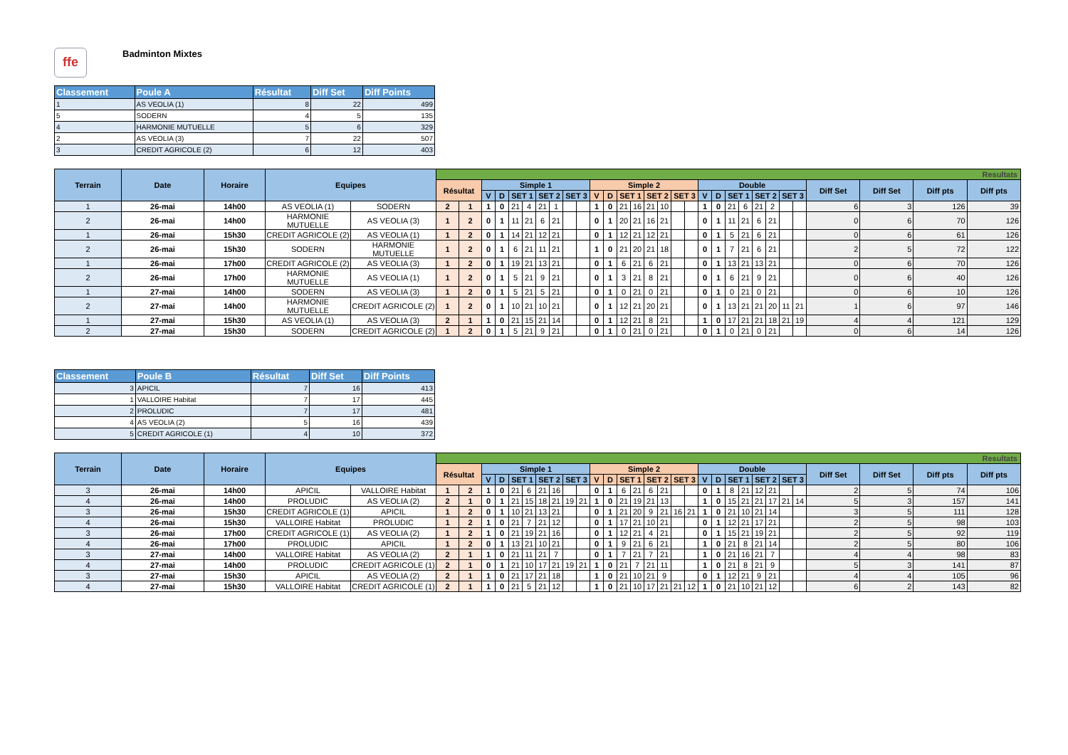ffe
Badminton Mixtes
| Classement | Poule A | Résultat | Diff Set | Diff Points |
| --- | --- | --- | --- | --- |
| 1 | AS VEOLIA (1) | 8 | 22 | 499 |
| 5 | SODERN | 4 | 5 | 135 |
| 4 | HARMONIE MUTUELLE | 5 | 6 | 329 |
| 2 | AS VEOLIA (3) | 7 | 22 | 507 |
| 3 | CREDIT AGRICOLE (2) | 6 | 12 | 403 |
| Terrain | Date | Horaire | Equipes | | Resultats | | | | | | | | | | | | | | | | | | | | | | | | | | | | | |
| --- | --- | --- | --- | --- | --- | --- | --- | --- | --- | --- | --- | --- | --- | --- | --- | --- | --- | --- | --- | --- | --- | --- | --- | --- | --- | --- | --- | --- | --- | --- | --- | --- | --- | --- |
| | | | | | Résultat | | Simple 1 | | | | | | | | Simple 2 | | | | | | | | Double | | | | | | | | Diff Set | Diff Set | Diff pts | Diff pts |
| | | | | | | | V | D | SET 1 | | SET 2 | | SET 3 | | V | D | SET 1 | | SET 2 | | SET 3 | | V | D | SET 1 | | SET 2 | | SET 3 | | | | | |
| 1 | 26-mai | 14h00 | AS VEOLIA (1) | SODERN | 2 | 1 | 1 | 0 | 21 | 4 | 21 | 1 | | | 1 | 0 | 21 | 16 | 21 | 10 | | | 1 | 0 | 21 | 6 | 21 | 2 | | | 6 | 3 | 126 | 39 |
| 2 | 26-mai | 14h00 | HARMONIE MUTUELLE | AS VEOLIA (3) | 1 | 2 | 0 | 1 | 11 | 21 | 6 | 21 | | | 0 | 1 | 20 | 21 | 16 | 21 | | | 0 | 1 | 11 | 21 | 6 | 21 | | | 0 | 6 | 70 | 126 |
| 1 | 26-mai | 15h30 | CREDIT AGRICOLE (2) | AS VEOLIA (1) | 1 | 2 | 0 | 1 | 14 | 21 | 12 | 21 | | | 0 | 1 | 12 | 21 | 12 | 21 | | | 0 | 1 | 5 | 21 | 6 | 21 | | | 0 | 6 | 61 | 126 |
| 2 | 26-mai | 15h30 | SODERN | HARMONIE MUTUELLE | 1 | 2 | 0 | 1 | 6 | 21 | 11 | 21 | | | 1 | 0 | 21 | 20 | 21 | 18 | | | 0 | 1 | 7 | 21 | 6 | 21 | | | 2 | 5 | 72 | 122 |
| 1 | 26-mai | 17h00 | CREDIT AGRICOLE (2) | AS VEOLIA (3) | 1 | 2 | 0 | 1 | 19 | 21 | 13 | 21 | | | 0 | 1 | 6 | 21 | 6 | 21 | | | 0 | 1 | 13 | 21 | 13 | 21 | | | 0 | 6 | 70 | 126 |
| 2 | 26-mai | 17h00 | HARMONIE MUTUELLE | AS VEOLIA (1) | 1 | 2 | 0 | 1 | 5 | 21 | 9 | 21 | | | 0 | 1 | 3 | 21 | 8 | 21 | | | 0 | 1 | 6 | 21 | 9 | 21 | | | 0 | 6 | 40 | 126 |
| 1 | 27-mai | 14h00 | SODERN | AS VEOLIA (3) | 1 | 2 | 0 | 1 | 5 | 21 | 5 | 21 | | | 0 | 1 | 0 | 21 | 0 | 21 | | | 0 | 1 | 0 | 21 | 0 | 21 | | | 0 | 6 | 10 | 126 |
| 2 | 27-mai | 14h00 | HARMONIE MUTUELLE | CREDIT AGRICOLE (2) | 1 | 2 | 0 | 1 | 10 | 21 | 10 | 21 | | | 0 | 1 | 12 | 21 | 20 | 21 | | | 0 | 1 | 13 | 21 | 21 | 20 | 11 | 21 | 1 | 6 | 97 | 146 |
| 1 | 27-mai | 15h30 | AS VEOLIA (1) | AS VEOLIA (3) | 2 | 1 | 1 | 0 | 21 | 15 | 21 | 14 | | | 0 | 1 | 12 | 21 | 8 | 21 | | | 1 | 0 | 17 | 21 | 21 | 18 | 21 | 19 | 4 | 4 | 121 | 129 |
| 2 | 27-mai | 15h30 | SODERN | CREDIT AGRICOLE (2) | 1 | 2 | 0 | 1 | 5 | 21 | 9 | 21 | | | 0 | 1 | 0 | 21 | 0 | 21 | | | 0 | 1 | 0 | 21 | 0 | 21 | | | 0 | 6 | 14 | 126 |
| Classement | Poule B | Résultat | Diff Set | Diff Points |
| --- | --- | --- | --- | --- |
| 3 | APICIL | 7 | 16 | 413 |
| 1 | VALLOIRE Habitat | 7 | 17 | 445 |
| 2 | PROLUDIC | 7 | 17 | 481 |
| 4 | AS VEOLIA (2) | 5 | 16 | 439 |
| 5 | CREDIT AGRICOLE (1) | 4 | 10 | 372 |
| Terrain | Date | Horaire | Equipes | | Resultats | | | | | | | | | | | | | | | | | | | | | | | | | | | | | |
| --- | --- | --- | --- | --- | --- | --- | --- | --- | --- | --- | --- | --- | --- | --- | --- | --- | --- | --- | --- | --- | --- | --- | --- | --- | --- | --- | --- | --- | --- | --- | --- | --- | --- | --- |
| | | | | | Résultat | | Simple 1 | | | | | | | | Simple 2 | | | | | | | | Double | | | | | | | | Diff Set | Diff Set | Diff pts | Diff pts |
| | | | | | | | V | D | SET 1 | | SET 2 | | SET 3 | | V | D | SET 1 | | SET 2 | | SET 3 | | V | D | SET 1 | | SET 2 | | SET 3 | | | | | |
| 3 | 26-mai | 14h00 | APICIL | VALLOIRE Habitat | 1 | 2 | 1 | 0 | 21 | 6 | 21 | 16 | | | 0 | 1 | 6 | 21 | 6 | 21 | | | 0 | 1 | 8 | 21 | 12 | 21 | | | 2 | 5 | 74 | 106 |
| 4 | 26-mai | 14h00 | PROLUDIC | AS VEOLIA (2) | 2 | 1 | 0 | 1 | 21 | 15 | 18 | 21 | 19 | 21 | 1 | 0 | 21 | 19 | 21 | 13 | | | 1 | 0 | 15 | 21 | 21 | 17 | 21 | 14 | 5 | 3 | 157 | 141 |
| 3 | 26-mai | 15h30 | CREDIT AGRICOLE (1) | APICIL | 1 | 2 | 0 | 1 | 10 | 21 | 13 | 21 | | | 0 | 1 | 21 | 20 | 9 | 21 | 16 | 21 | 1 | 0 | 21 | 10 | 21 | 14 | | | 3 | 5 | 111 | 128 |
| 4 | 26-mai | 15h30 | VALLOIRE Habitat | PROLUDIC | 1 | 2 | 1 | 0 | 21 | 7 | 21 | 12 | | | 0 | 1 | 17 | 21 | 10 | 21 | | | 0 | 1 | 12 | 21 | 17 | 21 | | | 2 | 5 | 98 | 103 |
| 3 | 26-mai | 17h00 | CREDIT AGRICOLE (1) | AS VEOLIA (2) | 1 | 2 | 1 | 0 | 21 | 19 | 21 | 16 | | | 0 | 1 | 12 | 21 | 4 | 21 | | | 0 | 1 | 15 | 21 | 19 | 21 | | | 2 | 5 | 92 | 119 |
| 4 | 26-mai | 17h00 | PROLUDIC | APICIL | 1 | 2 | 0 | 1 | 13 | 21 | 10 | 21 | | | 0 | 1 | 9 | 21 | 6 | 21 | | | 1 | 0 | 21 | 8 | 21 | 14 | | | 2 | 5 | 80 | 106 |
| 3 | 27-mai | 14h00 | VALLOIRE Habitat | AS VEOLIA (2) | 2 | 1 | 1 | 0 | 21 | 11 | 21 | 7 | | | 0 | 1 | 7 | 21 | 7 | 21 | | | 1 | 0 | 21 | 16 | 21 | 7 | | | 4 | 4 | 98 | 83 |
| 4 | 27-mai | 14h00 | PROLUDIC | CREDIT AGRICOLE (1) | 2 | 1 | 0 | 1 | 21 | 10 | 17 | 21 | 19 | 21 | 1 | 0 | 21 | 7 | 21 | 11 | | | 1 | 0 | 21 | 8 | 21 | 9 | | | 5 | 3 | 141 | 87 |
| 3 | 27-mai | 15h30 | APICIL | AS VEOLIA (2) | 2 | 1 | 1 | 0 | 21 | 17 | 21 | 18 | | | 1 | 0 | 21 | 10 | 21 | 9 | | | 0 | 1 | 12 | 21 | 9 | 21 | | | 4 | 4 | 105 | 96 |
| 4 | 27-mai | 15h30 | VALLOIRE Habitat | CREDIT AGRICOLE (1) | 2 | 1 | 1 | 0 | 21 | 5 | 21 | 12 | | | 1 | 0 | 21 | 10 | 17 | 21 | 21 | 12 | 1 | 0 | 21 | 10 | 21 | 12 | | | 6 | 2 | 143 | 82 |